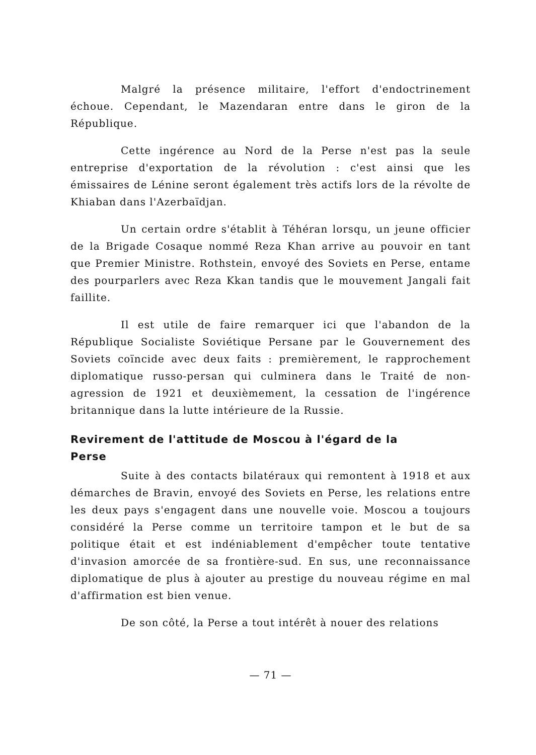Malgré la présence militaire, l'effort d'endoctrinement échoue. Cependant, le Mazendaran entre dans le giron de la République.
Cette ingérence au Nord de la Perse n'est pas la seule entreprise d'exportation de la révolution : c'est ainsi que les émissaires de Lénine seront également très actifs lors de la révolte de Khiaban dans l'Azerbaïdjan.
Un certain ordre s'établit à Téhéran lorsqu, un jeune officier de la Brigade Cosaque nommé Reza Khan arrive au pouvoir en tant que Premier Ministre. Rothstein, envoyé des Soviets en Perse, entame des pourparlers avec Reza Kkan tandis que le mouvement Jangali fait faillite.
Il est utile de faire remarquer ici que l'abandon de la République Socialiste Soviétique Persane par le Gouvernement des Soviets coïncide avec deux faits : premièrement, le rapprochement diplomatique russo-persan qui culminera dans le Traité de non-agression de 1921 et deuxièmement, la cessation de l'ingérence britannique dans la lutte intérieure de la Russie.
Revirement de l'attitude de Moscou à l'égard de la Perse
Suite à des contacts bilatéraux qui remontent à 1918 et aux démarches de Bravin, envoyé des Soviets en Perse, les relations entre les deux pays s'engagent dans une nouvelle voie. Moscou a toujours considéré la Perse comme un territoire tampon et le but de sa politique était et est indéniablement d'empêcher toute tentative d'invasion amorcée de sa frontière-sud. En sus, une reconnaissance diplomatique de plus à ajouter au prestige du nouveau régime en mal d'affirmation est bien venue.
De son côté, la Perse a tout intérêt à nouer des relations
— 71 —